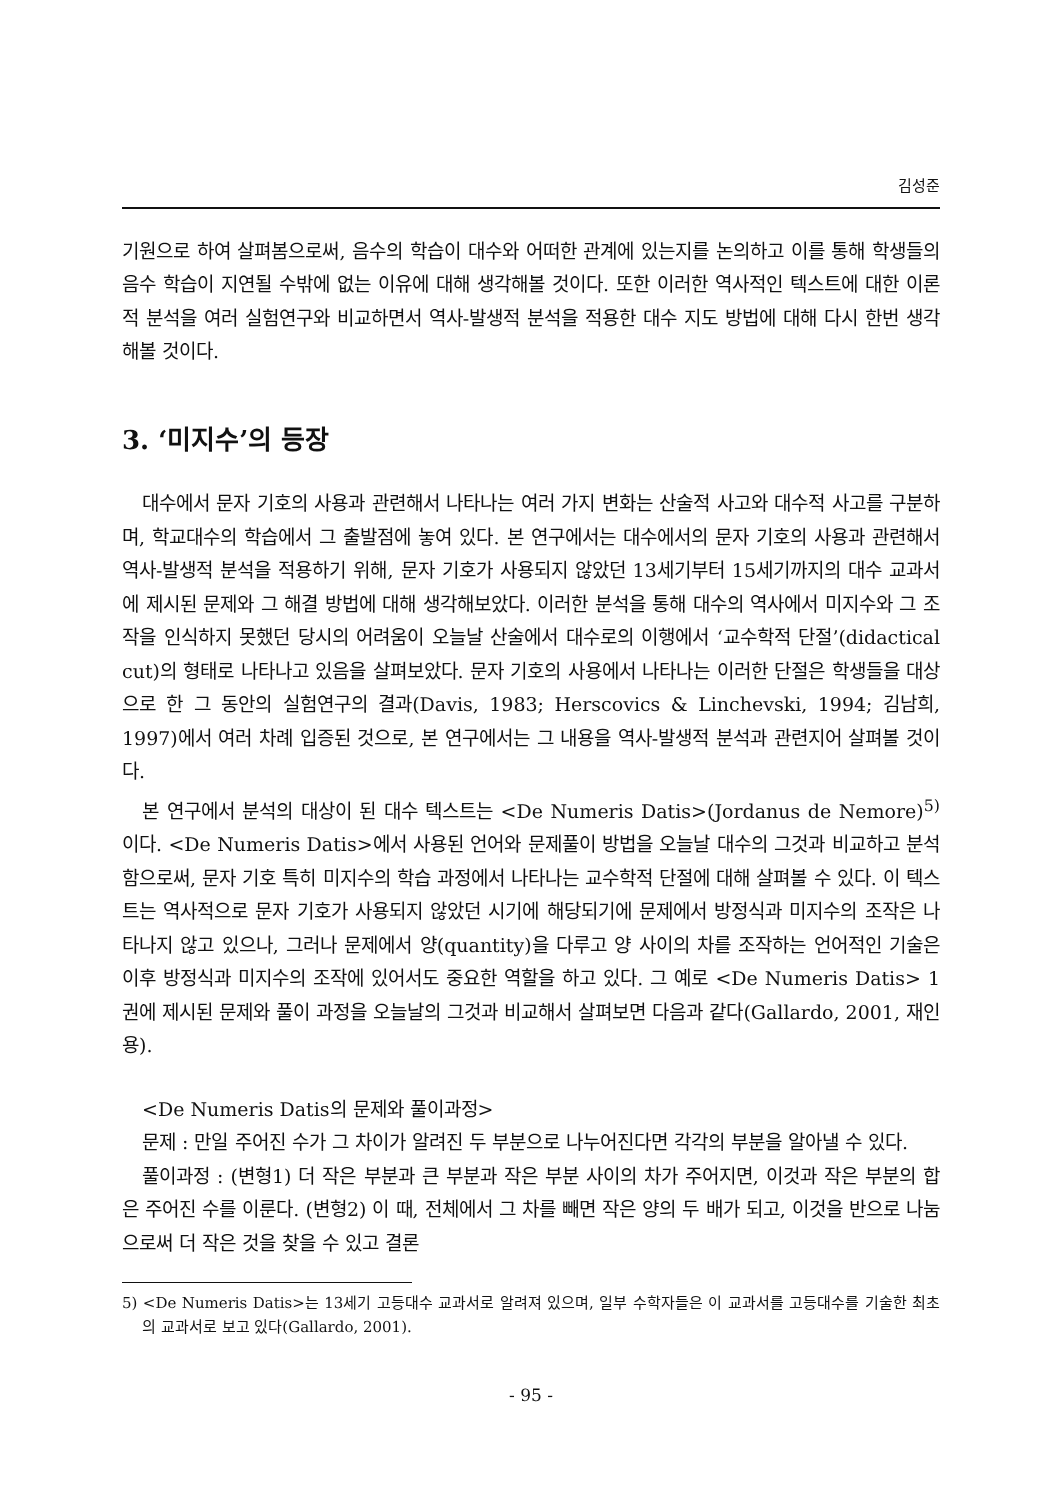김성준
기원으로 하여 살펴봄으로써, 음수의 학습이 대수와 어떠한 관계에 있는지를 논의하고 이를 통해 학생들의 음수 학습이 지연될 수밖에 없는 이유에 대해 생각해볼 것이다. 또한 이러한 역사적인 텍스트에 대한 이론적 분석을 여러 실험연구와 비교하면서 역사-발생적 분석을 적용한 대수 지도 방법에 대해 다시 한번 생각해볼 것이다.
3. ‘미지수’의 등장
대수에서 문자 기호의 사용과 관련해서 나타나는 여러 가지 변화는 산술적 사고와 대수적 사고를 구분하며, 학교대수의 학습에서 그 출발점에 놓여 있다. 본 연구에서는 대수에서의 문자 기호의 사용과 관련해서 역사-발생적 분석을 적용하기 위해, 문자 기호가 사용되지 않았던 13세기부터 15세기까지의 대수 교과서에 제시된 문제와 그 해결 방법에 대해 생각해보았다. 이러한 분석을 통해 대수의 역사에서 미지수와 그 조작을 인식하지 못했던 당시의 어려움이 오늘날 산술에서 대수로의 이행에서 ‘교수학적 단절’(didactical cut)의 형태로 나타나고 있음을 살펴보았다. 문자 기호의 사용에서 나타나는 이러한 단절은 학생들을 대상으로 한 그 동안의 실험연구의 결과(Davis, 1983; Herscovics & Linchevski, 1994; 김남희, 1997)에서 여러 차례 입증된 것으로, 본 연구에서는 그 내용을 역사-발생적 분석과 관련지어 살펴볼 것이다.
본 연구에서 분석의 대상이 된 대수 텍스트는 <De Numeris Datis>(Jordanus de Nemore)<sup>5)</sup>이다. <De Numeris Datis>에서 사용된 언어와 문제풀이 방법을 오늘날 대수의 그것과 비교하고 분석함으로써, 문자 기호 특히 미지수의 학습 과정에서 나타나는 교수학적 단절에 대해 살펴볼 수 있다. 이 텍스트는 역사적으로 문자 기호가 사용되지 않았던 시기에 해당되기에 문제에서 방정식과 미지수의 조작은 나타나지 않고 있으나, 그러나 문제에서 양(quantity)을 다루고 양 사이의 차를 조작하는 언어적인 기술은 이후 방정식과 미지수의 조작에 있어서도 중요한 역할을 하고 있다. 그 예로 <De Numeris Datis> 1권에 제시된 문제와 풀이 과정을 오늘날의 그것과 비교해서 살펴보면 다음과 같다(Gallardo, 2001, 재인용).
<De Numeris Datis의 문제와 풀이과정>
문제 : 만일 주어진 수가 그 차이가 알려진 두 부분으로 나누어진다면 각각의 부분을 알아낼 수 있다.
풀이과정 : (변형1) 더 작은 부분과 큰 부분과 작은 부분 사이의 차가 주어지면, 이것과 작은 부분의 합은 주어진 수를 이룬다. (변형2) 이 때, 전체에서 그 차를 빼면 작은 양의 두 배가 되고, 이것을 반으로 나눔으로써 더 작은 것을 찾을 수 있고 결론
5) <De Numeris Datis>는 13세기 고등대수 교과서로 알려져 있으며, 일부 수학자들은 이 교과서를 고등대수를 기술한 최초의 교과서로 보고 있다(Gallardo, 2001).
- 95 -